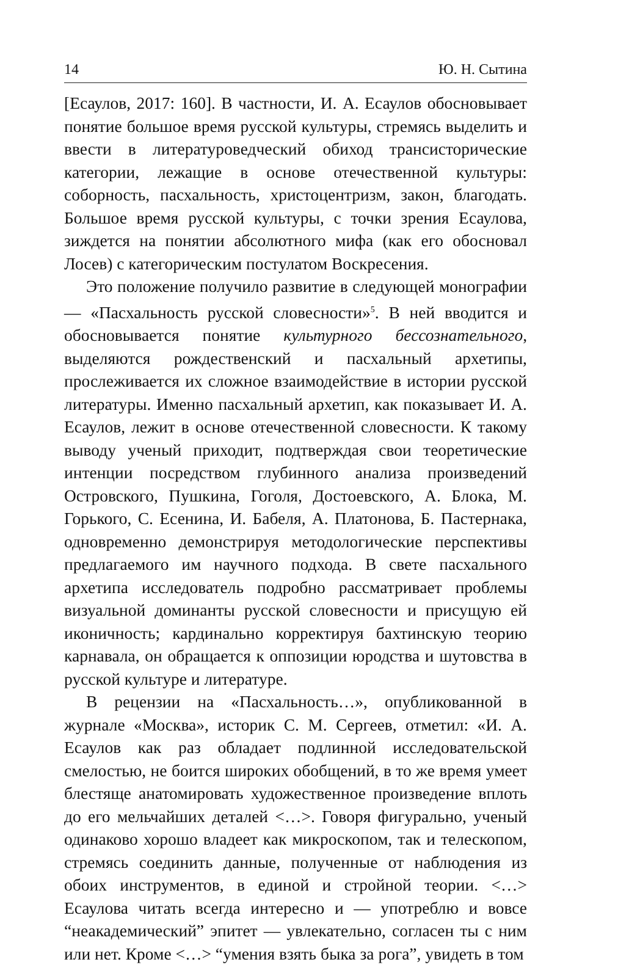14 Ю. Н. Сытина
[Есаулов, 2017: 160]. В частности, И. А. Есаулов обосновывает понятие большое время русской культуры, стремясь выделить и ввести в литературоведческий обиход трансисторические категории, лежащие в основе отечественной культуры: соборность, пасхальность, христоцентризм, закон, благодать. Большое время русской культуры, с точки зрения Есаулова, зиждется на понятии абсолютного мифа (как его обосновал Лосев) с категорическим постулатом Воскресения.
Это положение получило развитие в следующей монографии — «Пасхальность русской словесности»<sup>5</sup>. В ней вводится и обосновывается понятие культурного бессознательного, выделяются рождественский и пасхальный архетипы, прослеживается их сложное взаимодействие в истории русской литературы. Именно пасхальный архетип, как показывает И. А. Есаулов, лежит в основе отечественной словесности. К такому выводу ученый приходит, подтверждая свои теоретические интенции посредством глубинного анализа произведений Островского, Пушкина, Гоголя, Достоевского, А. Блока, М. Горького, С. Есенина, И. Бабеля, А. Платонова, Б. Пастернака, одновременно демонстрируя методологические перспективы предлагаемого им научного подхода. В свете пасхального архетипа исследователь подробно рассматривает проблемы визуальной доминанты русской словесности и присущую ей иконичность; кардинально корректируя бахтинскую теорию карнавала, он обращается к оппозиции юродства и шутовства в русской культуре и литературе.
В рецензии на «Пасхальность…», опубликованной в журнале «Москва», историк С. М. Сергеев, отметил: «И. А. Есаулов как раз обладает подлинной исследовательской смелостью, не боится широких обобщений, в то же время умеет блестяще анатомировать художественное произведение вплоть до его мельчайших деталей <…>. Говоря фигурально, ученый одинаково хорошо владеет как микроскопом, так и телескопом, стремясь соединить данные, полученные от наблюдения из обоих инструментов, в единой и стройной теории. <…> Есаулова читать всегда интересно и — употреблю и вовсе “неакадемический” эпитет — увлекательно, согласен ты с ним или нет. Кроме <…> “умения взять быка за рога”, увидеть в том